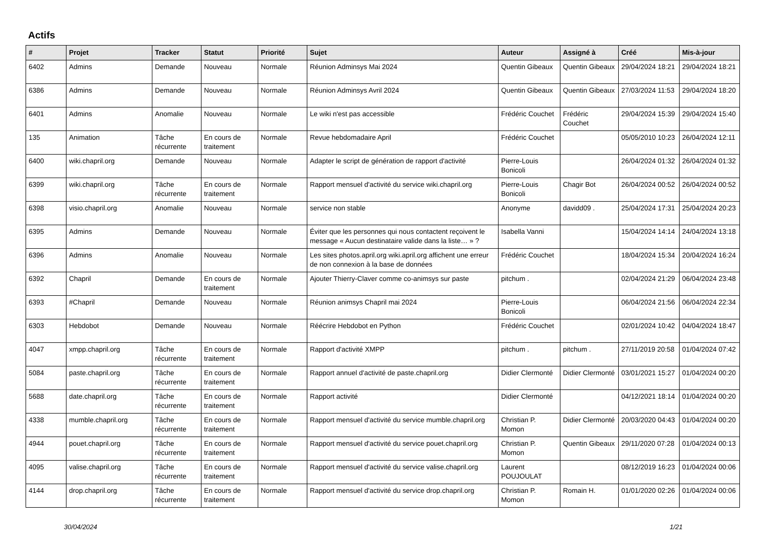Actifs
| # | Projet | Tracker | Statut | Priorité | Sujet | Auteur | Assigné à | Créé | Mis-à-jour |
| --- | --- | --- | --- | --- | --- | --- | --- | --- | --- |
| 6402 | Admins | Demande | Nouveau | Normale | Réunion Adminsys Mai 2024 | Quentin Gibeaux | Quentin Gibeaux | 29/04/2024 18:21 | 29/04/2024 18:21 |
| 6386 | Admins | Demande | Nouveau | Normale | Réunion Adminsys Avril 2024 | Quentin Gibeaux | Quentin Gibeaux | 27/03/2024 11:53 | 29/04/2024 18:20 |
| 6401 | Admins | Anomalie | Nouveau | Normale | Le wiki n'est pas accessible | Frédéric Couchet | Frédéric Couchet | 29/04/2024 15:39 | 29/04/2024 15:40 |
| 135 | Animation | Tâche récurrente | En cours de traitement | Normale | Revue hebdomadaire April | Frédéric Couchet | | 05/05/2010 10:23 | 26/04/2024 12:11 |
| 6400 | wiki.chapril.org | Demande | Nouveau | Normale | Adapter le script de génération de rapport d'activité | Pierre-Louis Bonicoli | | 26/04/2024 01:32 | 26/04/2024 01:32 |
| 6399 | wiki.chapril.org | Tâche récurrente | En cours de traitement | Normale | Rapport mensuel d'activité du service wiki.chapril.org | Pierre-Louis Bonicoli | Chagir Bot | 26/04/2024 00:52 | 26/04/2024 00:52 |
| 6398 | visio.chapril.org | Anomalie | Nouveau | Normale | service non stable | Anonyme | davidd09 . | 25/04/2024 17:31 | 25/04/2024 20:23 |
| 6395 | Admins | Demande | Nouveau | Normale | Éviter que les personnes qui nous contactent reçoivent le message « Aucun destinataire valide dans la liste… » ? | Isabella Vanni | | 15/04/2024 14:14 | 24/04/2024 13:18 |
| 6396 | Admins | Anomalie | Nouveau | Normale | Les sites photos.april.org wiki.april.org affichent une erreur de non connexion à la base de données | Frédéric Couchet | | 18/04/2024 15:34 | 20/04/2024 16:24 |
| 6392 | Chapril | Demande | En cours de traitement | Normale | Ajouter Thierry-Claver comme co-animsys sur paste | pitchum . | | 02/04/2024 21:29 | 06/04/2024 23:48 |
| 6393 | #Chapril | Demande | Nouveau | Normale | Réunion animsys Chapril mai 2024 | Pierre-Louis Bonicoli | | 06/04/2024 21:56 | 06/04/2024 22:34 |
| 6303 | Hebdobot | Demande | Nouveau | Normale | Réécrire Hebdobot en Python | Frédéric Couchet | | 02/01/2024 10:42 | 04/04/2024 18:47 |
| 4047 | xmpp.chapril.org | Tâche récurrente | En cours de traitement | Normale | Rapport d'activité XMPP | pitchum . | pitchum . | 27/11/2019 20:58 | 01/04/2024 07:42 |
| 5084 | paste.chapril.org | Tâche récurrente | En cours de traitement | Normale | Rapport annuel d'activité de paste.chapril.org | Didier Clermonté | Didier Clermonté | 03/01/2021 15:27 | 01/04/2024 00:20 |
| 5688 | date.chapril.org | Tâche récurrente | En cours de traitement | Normale | Rapport activité | Didier Clermonté | | 04/12/2021 18:14 | 01/04/2024 00:20 |
| 4338 | mumble.chapril.org | Tâche récurrente | En cours de traitement | Normale | Rapport mensuel d'activité du service mumble.chapril.org | Christian P. Momon | Didier Clermonté | 20/03/2020 04:43 | 01/04/2024 00:20 |
| 4944 | pouet.chapril.org | Tâche récurrente | En cours de traitement | Normale | Rapport mensuel d'activité du service pouet.chapril.org | Christian P. Momon | Quentin Gibeaux | 29/11/2020 07:28 | 01/04/2024 00:13 |
| 4095 | valise.chapril.org | Tâche récurrente | En cours de traitement | Normale | Rapport mensuel d'activité du service valise.chapril.org | Laurent POUJOULAT | | 08/12/2019 16:23 | 01/04/2024 00:06 |
| 4144 | drop.chapril.org | Tâche récurrente | En cours de traitement | Normale | Rapport mensuel d'activité du service drop.chapril.org | Christian P. Momon | Romain H. | 01/01/2020 02:26 | 01/04/2024 00:06 |
30/04/2024 1/21